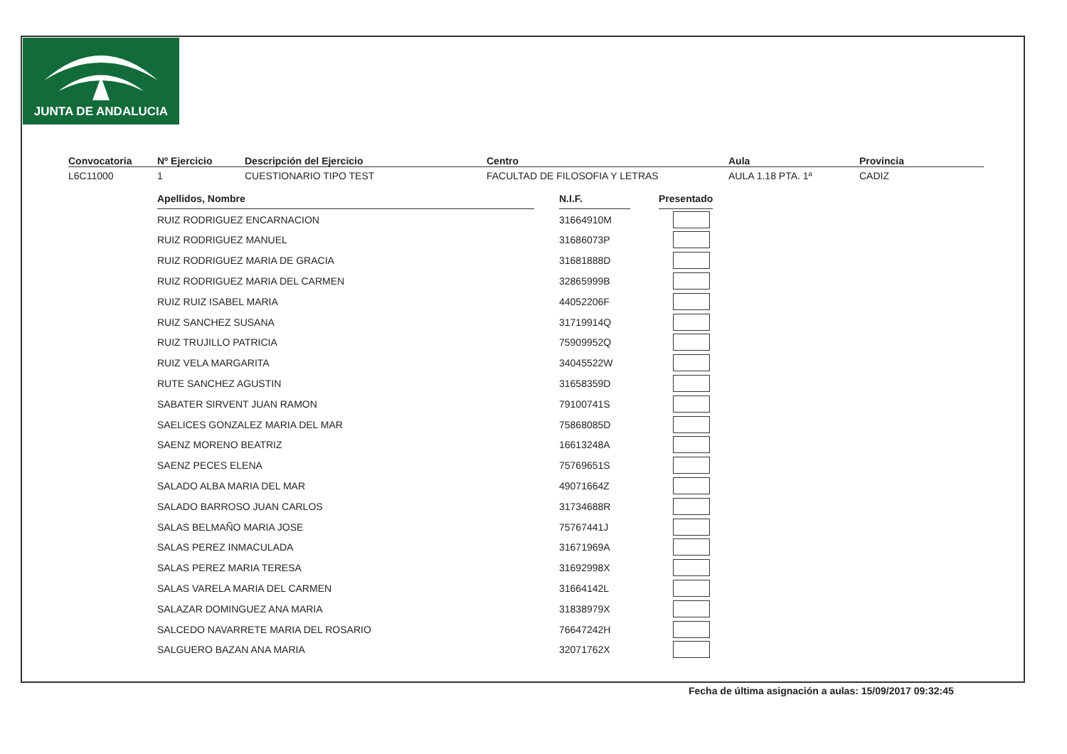JUNTA DE ANDALUCIA
Convocatoria
L6C11000
Nº Ejercicio
1
Descripción del Ejercicio
CUESTIONARIO TIPO TEST
Centro
FACULTAD DE FILOSOFIA Y LETRAS
Aula
AULA 1.18 PTA. 1ª
Provincia
CADIZ
| Apellidos, Nombre | | N.I.F. | | Presentado |
| RUIZ RODRIGUEZ ENCARNACION | | 31664910M | | |
| RUIZ RODRIGUEZ MANUEL | | 31686073P | | |
| RUIZ RODRIGUEZ MARIA DE GRACIA | | 31681888D | | |
| RUIZ RODRIGUEZ MARIA DEL CARMEN | | 32865999B | | |
| RUIZ RUIZ ISABEL MARIA | | 44052206F | | |
| RUIZ SANCHEZ SUSANA | | 31719914Q | | |
| RUIZ TRUJILLO PATRICIA | | 75909952Q | | |
| RUIZ VELA MARGARITA | | 34045522W | | |
| RUTE SANCHEZ AGUSTIN | | 31658359D | | |
| SABATER SIRVENT JUAN RAMON | | 79100741S | | |
| SAELICES GONZALEZ MARIA DEL MAR | | 75868085D | | |
| SAENZ MORENO BEATRIZ | | 16613248A | | |
| SAENZ PECES ELENA | | 75769651S | | |
| SALADO ALBA MARIA DEL MAR | | 49071664Z | | |
| SALADO BARROSO JUAN CARLOS | | 31734688R | | |
| SALAS BELMAÑO MARIA JOSE | | 75767441J | | |
| SALAS PEREZ INMACULADA | | 31671969A | | |
| SALAS PEREZ MARIA TERESA | | 31692998X | | |
| SALAS VARELA MARIA DEL CARMEN | | 31664142L | | |
| SALAZAR DOMINGUEZ ANA MARIA | | 31838979X | | |
| SALCEDO NAVARRETE MARIA DEL ROSARIO | | 76647242H | | |
| SALGUERO BAZAN ANA MARIA | | 32071762X | | |
Fecha de última asignación a aulas: 15/09/2017 09:32:45